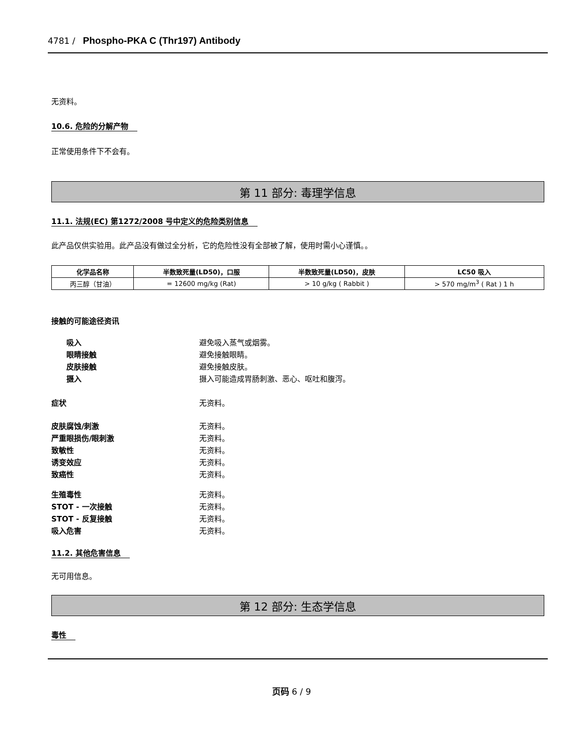4781 / Phospho-PKA C (Thr197) Antibody
无资料。
10.6. 危险的分解产物
正常使用条件下不会有。
第 11 部分: 毒理学信息
11.1. 法规(EC) 第1272/2008 号中定义的危险类别信息
此产品仅供实验用。此产品没有做过全分析，它的危险性没有全部被了解，使用时需小心谨慎。。
| 化学品名称 | 半数致死量(LD50)，口服 | 半数致死量(LD50)，皮肤 | LC50 吸入 |
| --- | --- | --- | --- |
| 丙三醇（甘油） | = 12600 mg/kg (Rat) | > 10 g/kg ( Rabbit ) | > 570 mg/m<sup>3</sup> ( Rat ) 1 h |
接触的可能途径资讯
吸入 避免吸入蒸气或烟雾。
眼睛接触 避免接触眼睛。
皮肤接触 避免接触皮肤。
摄入 摄入可能造成胃肠刺激、恶心、呕吐和腹泻。
症状 无资料。
皮肤腐蚀/刺激 无资料。
严重眼损伤/眼刺激 无资料。
致敏性 无资料。
诱变效应 无资料。
致癌性 无资料。
生殖毒性 无资料。
STOT - 一次接触 无资料。
STOT - 反复接触 无资料。
吸入危害 无资料。
11.2. 其他危害信息
无可用信息。
第 12 部分: 生态学信息
毒性
页码 6 / 9